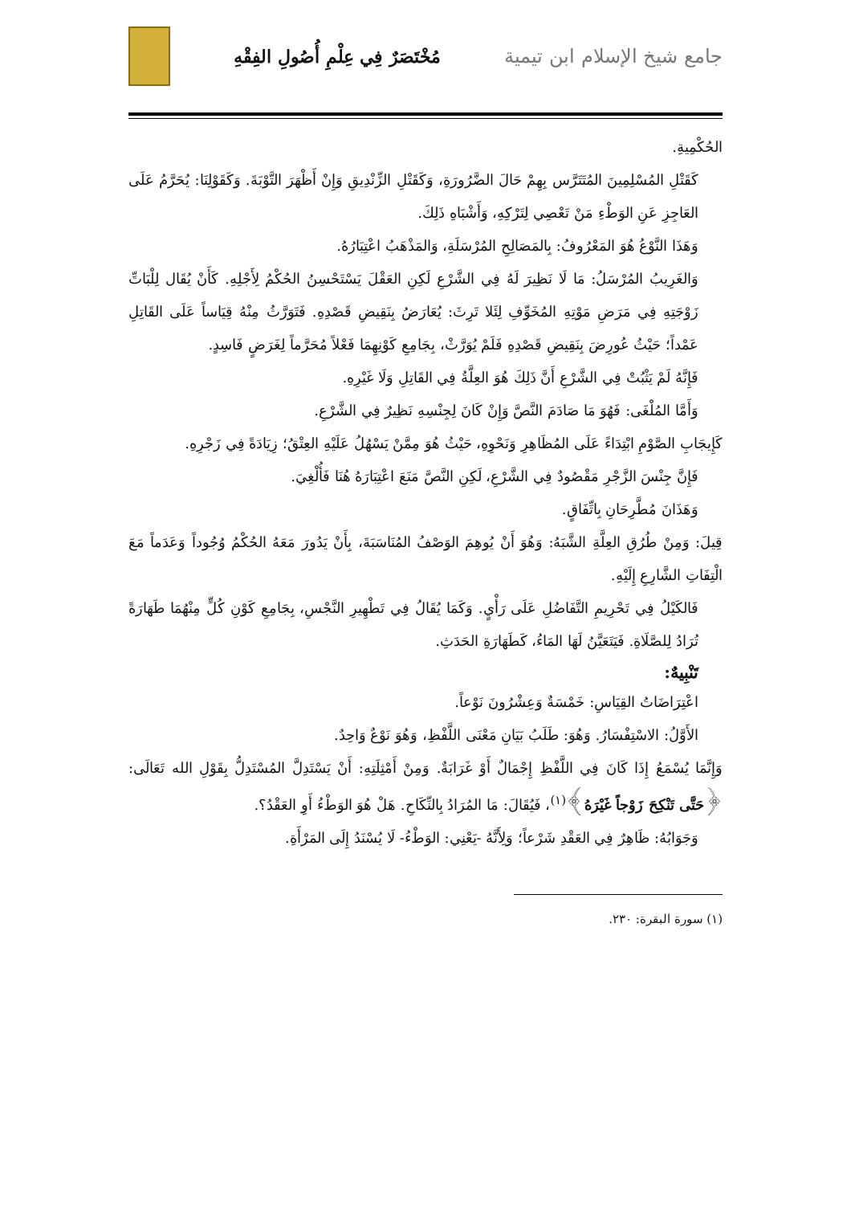جامع شيخ الإسلام ابن تيمية مُخْتَصَرٌ فِي عِلْمِ أُصُولِ الفِقْهِ
الحُكْمِيةِ.
كَقَتْلِ المُسْلِمِينَ المُتَتَرَّس بِهِمْ حَالَ الضَّرُورَةِ، وَكَقَتْلِ الزِّنْدِيقِ وَإِنْ أَظْهَرَ التَّوْبَةَ. وَكَقَوْلِنَا: يُحَرَّمُ عَلَى العَاجِزِ عَنِ الوَطْءِ مَنْ تَعْصِي لِتَرْكِهِ، وَأَشْبَاهِ ذَلِكَ.
وَهَذَا النَّوْعُ هُوَ المَعْرُوفُ: بِالمَصَالِحِ المُرْسَلَةِ، وَالمَذْهَبُ اعْتِبَارُهُ.
وَالغَرِيبُ المُرْسَلُ: مَا لَا نَظِيرَ لَهُ فِي الشَّرْعِ لَكِنِ العَقْلَ يَسْتَحْسِنُ الحُكْمُ لِأَجْلِهِ. كَأَنْ يُقَال لِلْبَاتِّ زَوْجَتِهِ فِي مَرَضِ مَوْتِهِ المُخَوِّفِ لِئَلا تَرِثَ: يُعَارَضُ بِنَقِيضِ قَصْدِهِ. فَتَوَرَّثُ مِنْهُ قِيَاساً عَلَى القَاتِلِ عَمْداً؛ حَيْثُ عُورِضَ بِنَقِيضِ قَصْدِهِ فَلَمْ يُوَرَّثْ، بِجَامِعِ كَوْنِهِمَا فَعْلاً مُحَرَّماً لِغَرَضٍ فَاسِدٍ.
فَإِنَّهُ لَمْ يَثْبُتْ فِي الشَّرْعِ أَنَّ ذَلِكَ هُوَ العِلَّةُ فِي القَاتِلِ وَلَا غَيْرِهِ.
وَأَمَّا المُلْغَى: فَهُوَ مَا صَادَمَ النَّصَّ وَإِنْ كَانَ لِجِنْسِهِ نَظِيرٌ فِي الشَّرْعِ.
كَإِيجَابِ الصَّوْمِ ابْتِدَاءً عَلَى المُظَاهِرِ وَنَحْوِهِ، حَيْثُ هُوَ مِمَّنْ يَسْهُلُ عَلَيْهِ العِتْقُ؛ زِيَادَةً فِي زَجْرِهِ.
فَإِنَّ جِنْسَ الزَّجْرِ مَقْصُودٌ فِي الشَّرْعِ، لَكِنِ النَّصَّ مَنَعَ اعْتِبَارَهُ هُنَا فَأُلْغِيَ.
وَهَذَانَ مُطَّرِحَانِ بِاتِّفَاقٍ.
قِيلَ: وَمِنْ طُرُقِ العِلَّةِ الشَّبَهُ: وَهُوَ أَنْ يُوهِمَ الوَصْفُ المُنَاسَبَةَ، بِأَنْ يَدُورَ مَعَهُ الحُكْمُ وُجُوداً وَعَدَماً مَعَ الْتِفَاتِ الشَّارِعِ إِلَيْهِ.
فَالكَيْلُ فِي تَحْرِيمِ التَّفَاضُلِ عَلَى رَأْيٍ. وَكَمَا يُقَالُ فِي تَطْهِيرِ النَّجْسِ، بِجَامِعِ كَوْنِ كُلٍّ مِنْهُمَا طَهَارَةً تُرَادُ لِلصَّلَاةِ. فَيَتَعَيَّنُ لَهَا المَاءُ، كَطَهَارَةِ الحَدَثِ.
تَنْبِيهٌ:
اعْتِرَاضَاتُ القِيَاسِ: خَمْسَةٌ وَعِشْرُونَ نَوْعاً.
الأَوَّلُ: الاسْتِفْسَارُ. وَهُوَ: طَلَبُ بَيَانِ مَعْنَى اللَّفْظِ، وَهُوَ نَوْعٌ وَاحِدٌ.
وَإِنَّمَا يُسْمَعُ إِذَا كَانَ فِي اللَّفْظِ إِجْمَالٌ أَوْ غَرَابَةٌ. وَمِنْ أَمْثِلَتِهِ: أَنْ يَسْتَدِلَّ المُسْتَدِلُّ بِقَوْلِ الله تَعَالَى: ﴿حَتَّى تَنْكِحَ زَوْجاً غَيْرَهُ﴾<sup>(١)</sup>، فَيُقَالَ: مَا المُرَادُ بِالنِّكَاحِ. هَلْ هُوَ الوَطْءُ أَوِ العَقْدُ؟.
وَجَوَابُهُ: ظَاهِرٌ فِي العَقْدِ شَرْعاً؛ وَلِأَنَّهُ -يَعْنِي: الوَطْءُ- لَا يُسْنَدُ إِلَى المَرْأَةِ.
(١) سورة البقرة: ٢٣٠.